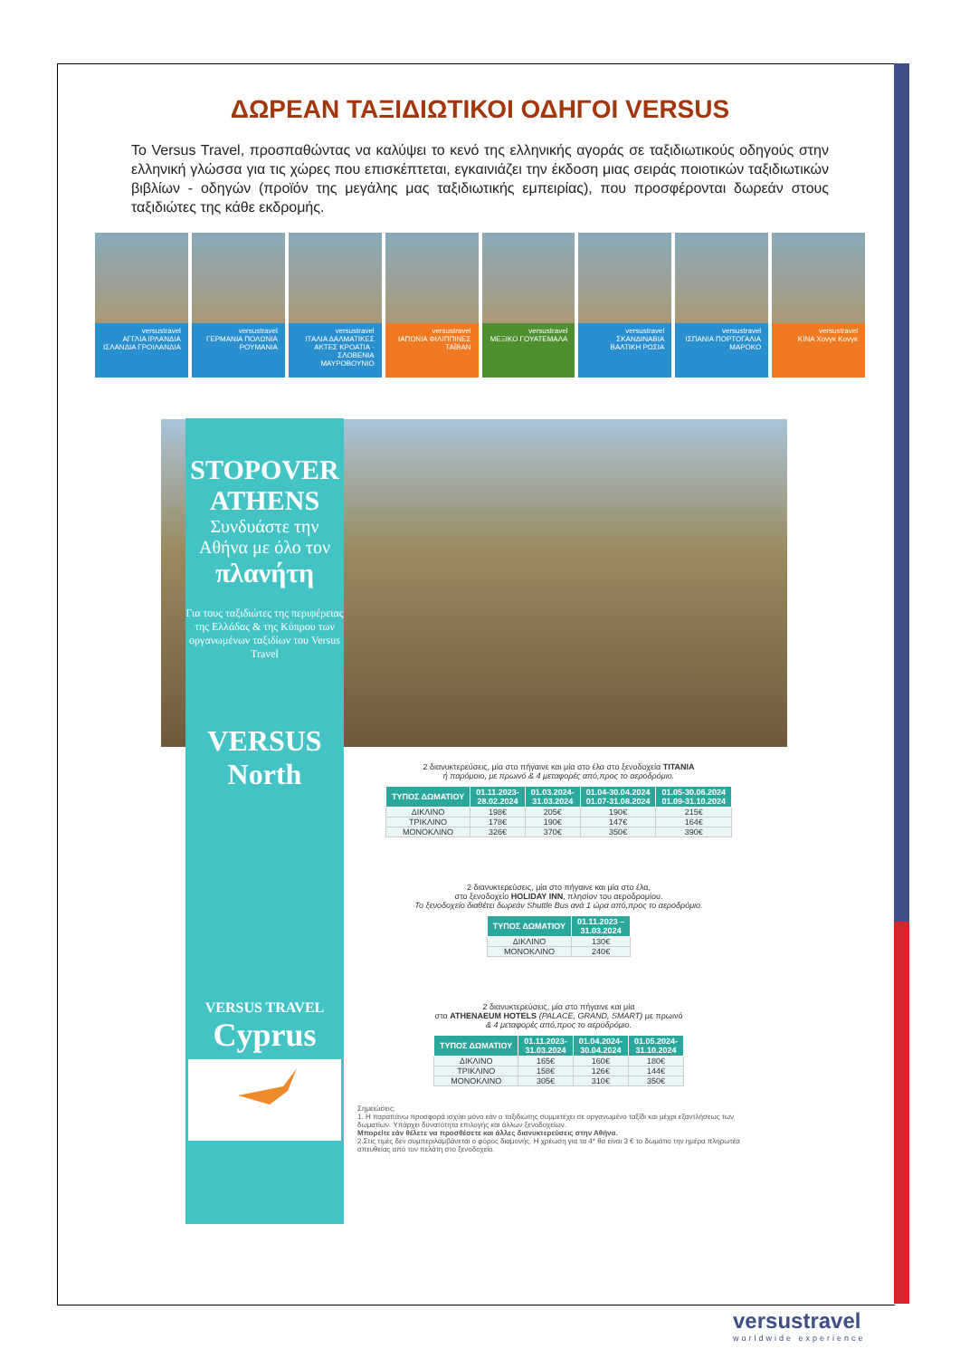ΔΩΡΕΑΝ ΤΑΞΙΔΙΩΤΙΚΟΙ ΟΔΗΓΟΙ VERSUS
Το Versus Travel, προσπαθώντας να καλύψει το κενό της ελληνικής αγοράς σε ταξιδιωτικούς οδηγούς στην ελληνική γλώσσα για τις χώρες που επισκέπτεται, εγκαινιάζει την έκδοση μιας σειράς ποιοτικών ταξιδιωτικών βιβλίων - οδηγών (προϊόν της μεγάλης μας ταξιδιωτικής εμπειρίας), που προσφέρονται δωρεάν στους ταξιδιώτες της κάθε εκδρομής.
versustravel
ΑΓΓΛΙΑ ΙΡΛΑΝΔΙΑ ΙΣΛΑΝΔΙΑ ΓΡΟΙΛΑΝΔΙΑ
versustravel
ΓΕΡΜΑΝΙΑ ΠΟΛΩΝΙΑ ΡΟΥΜΑΝΙΑ
versustravel
ΙΤΑΛΙΑ ΔΑΛΜΑΤΙΚΕΣ ΑΚΤΕΣ ΚΡΟΑΤΙΑ · ΣΛΟΒΕΝΙΑ ΜΑΥΡΟΒΟΥΝΙΟ
versustravel
ΙΑΠΩΝΙΑ ΦΙΛΙΠΠΙΝΕΣ ΤΑΪΒΑΝ
versustravel
ΜΕΞΙΚΟ ΓΟΥΑΤΕΜΑΛΑ
versustravel
ΣΚΑΝΔΙΝΑΒΙΑ ΒΑΛΤΙΚΗ ΡΩΣΙΑ
versustravel
ΙΣΠΑΝΙΑ ΠΟΡΤΟΓΑΛΙΑ ΜΑΡΟΚΟ
versustravel
ΚΙΝΑ Χονγκ Κονγκ
STOPOVER
ATHENS
Συνδυάστε την Αθήνα με όλο τον
πλανήτη
Για τους ταξιδιώτες της περιφέρειας της Ελλάδας & της Κύπρου των οργανωμένων ταξιδίων του Versus Travel
VERSUS
North
VERSUS TRAVEL
Cyprus
2 διανυκτερεύσεις, μία στο πήγαινε και μία στο έλα στο ξενοδοχεία TITANIA
ή παρόμοιο, με πρωινό & 4 μεταφορές από,προς το αεροδρόμιο.
| ΤΥΠΟΣ ΔΩΜΑΤΙΟΥ | 01.11.2023- 28.02.2024 | 01.03.2024- 31.03.2024 | 01.04-30.04.2024 01.07-31.08.2024 | 01.05-30.06.2024 01.09-31.10.2024 |
| --- | --- | --- | --- | --- |
| ΔΙΚΛΙΝΟ | 198€ | 205€ | 190€ | 215€ |
| ΤΡΙΚΛΙΝΟ | 178€ | 190€ | 147€ | 164€ |
| ΜΟΝΟΚΛΙΝΟ | 326€ | 370€ | 350€ | 390€ |
2 διανυκτερεύσεις, μία στο πήγαινε και μία στο έλα,
στο ξενοδοχείο HOLIDAY INN, πλησίον του αεροδρομίου.
Το ξενοδοχείο διαθέτει δωρεάν Shuttle Bus ανά 1 ώρα από,προς το αεροδρόμιο.
| ΤΥΠΟΣ ΔΩΜΑΤΙΟΥ | 01.11.2023 – 31.03.2024 |
| --- | --- |
| ΔΙΚΛΙΝΟ | 130€ |
| ΜΟΝΟΚΛΙΝΟ | 240€ |
2 διανυκτερεύσεις, μία στο πήγαινε και μία
στα ATHENAEUM HOTELS (PALACE, GRAND, SMART) με πρωινό
& 4 μεταφορές από,προς το αεροδρόμιο.
| ΤΥΠΟΣ ΔΩΜΑΤΙΟΥ | 01.11.2023- 31.03.2024 | 01.04.2024- 30.04.2024 | 01.05.2024- 31.10.2024 |
| --- | --- | --- | --- |
| ΔΙΚΛΙΝΟ | 165€ | 160€ | 180€ |
| ΤΡΙΚΛΙΝΟ | 158€ | 126€ | 144€ |
| ΜΟΝΟΚΛΙΝΟ | 305€ | 310€ | 350€ |
Σημειώσεις:
1. Η παραπάνω προσφορά ισχύει μόνο εάν ο ταξιδιώτης συμμετέχει σε οργανωμένο ταξίδι και μέχρι εξαντλήσεως των δωματίων. Υπάρχει δυνατότητα επιλογής και άλλων ξενοδοχείων.
Μπορείτε εάν θέλετε να προσθέσετε και άλλες διανυκτερεύσεις στην Αθήνα.
2.Στις τιμές δεν συμπεριλαμβάνεται ο φόρος διαμονής. Η χρέωση για τα 4* θα είναι 3 € το δωμάτιο την ημέρα πληρωτέα απευθείας από τον πελάτη στο ξενοδοχείο.
versustravel
worldwide experience